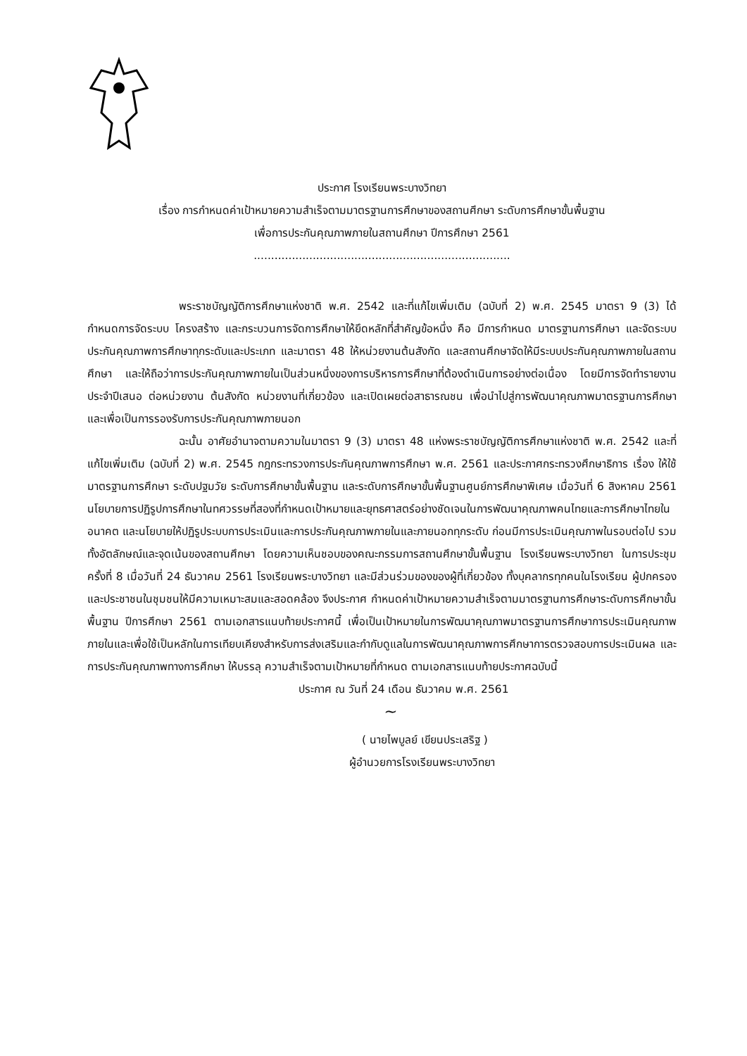ประกาศ โรงเรียนพระบางวิทยา
เรื่อง การกำหนดค่าเป้าหมายความสำเร็จตามมาตรฐานการศึกษาของสถานศึกษา ระดับการศึกษาขั้นพื้นฐาน
เพื่อการประกันคุณภาพภายในสถานศึกษา ปีการศึกษา 2561
..........................................................................
พระราชบัญญัติการศึกษาแห่งชาติ พ.ศ. 2542 และที่แก้ไขเพิ่มเติม (ฉบับที่ 2) พ.ศ. 2545 มาตรา 9 (3) ได้กำหนดการจัดระบบ โครงสร้าง และกระบวนการจัดการศึกษาให้ยึดหลักที่สำคัญข้อหนึ่ง คือ มีการกำหนด มาตรฐานการศึกษา และจัดระบบประกันคุณภาพการศึกษาทุกระดับและประเภท และมาตรา 48 ให้หน่วยงานต้นสังกัด และสถานศึกษาจัดให้มีระบบประกันคุณภาพภายในสถานศึกษา และให้ถือว่าการประกันคุณภาพภายในเป็นส่วนหนึ่งของการบริหารการศึกษาที่ต้องดำเนินการอย่างต่อเนื่อง โดยมีการจัดทำรายงานประจำปีเสนอ ต่อหน่วยงาน ต้นสังกัด หน่วยงานที่เกี่ยวข้อง และเปิดเผยต่อสาธารณชน เพื่อนำไปสู่การพัฒนาคุณภาพมาตรฐานการศึกษา และเพื่อเป็นการรองรับการประกันคุณภาพภายนอก
ฉะนั้น อาศัยอำนาจตามความในมาตรา 9 (3) มาตรา 48 แห่งพระราชบัญญัติการศึกษาแห่งชาติ พ.ศ. 2542 และที่แก้ไขเพิ่มเติม (ฉบับที่ 2) พ.ศ. 2545 กฎกระทรวงการประกันคุณภาพการศึกษา พ.ศ. 2561 และประกาศกระทรวงศึกษาธิการ เรื่อง ให้ใช้มาตรฐานการศึกษา ระดับปฐมวัย ระดับการศึกษาขั้นพื้นฐาน และระดับการศึกษาขั้นพื้นฐานศูนย์การศึกษาพิเศษ เมื่อวันที่ 6 สิงหาคม 2561 นโยบายการปฏิรูปการศึกษาในทศวรรษที่สองที่กำหนดเป้าหมายและยุทธศาสตร์อย่างชัดเจนในการพัฒนาคุณภาพคนไทยและการศึกษาไทยในอนาคต และนโยบายให้ปฏิรูประบบการประเมินและการประกันคุณภาพภายในและภายนอกทุกระดับ ก่อนมีการประเมินคุณภาพในรอบต่อไป รวมทั้งอัตลักษณ์และจุดเน้นของสถานศึกษา โดยความเห็นชอบของคณะกรรมการสถานศึกษาขั้นพื้นฐาน โรงเรียนพระบางวิทยา ในการประชุม ครั้งที่ 8 เมื่อวันที่ 24 ธันวาคม 2561 โรงเรียนพระบางวิทยา และมีส่วนร่วมของของผู้ที่เกี่ยวข้อง ทั้งบุคลากรทุกคนในโรงเรียน ผู้ปกครอง และประชาชนในชุมชนให้มีความเหมาะสมและสอดคล้อง จึงประกาศ กำหนดค่าเป้าหมายความสำเร็จตามมาตรฐานการศึกษาระดับการศึกษาขั้นพื้นฐาน ปีการศึกษา 2561 ตามเอกสารแนบท้ายประกาศนี้ เพื่อเป็นเป้าหมายในการพัฒนาคุณภาพมาตรฐานการศึกษาการประเมินคุณภาพภายในและเพื่อใช้เป็นหลักในการเทียบเคียงสำหรับการส่งเสริมและกำกับดูแลในการพัฒนาคุณภาพการศึกษาการตรวจสอบการประเมินผล และการประกันคุณภาพทางการศึกษา ให้บรรลุ ความสำเร็จตามเป้าหมายที่กำหนด ตามเอกสารแนบท้ายประกาศฉบับนี้
ประกาศ ณ วันที่ 24 เดือน ธันวาคม พ.ศ. 2561
~
( นายไพบูลย์ เขียนประเสริฐ )
ผู้อำนวยการโรงเรียนพระบางวิทยา